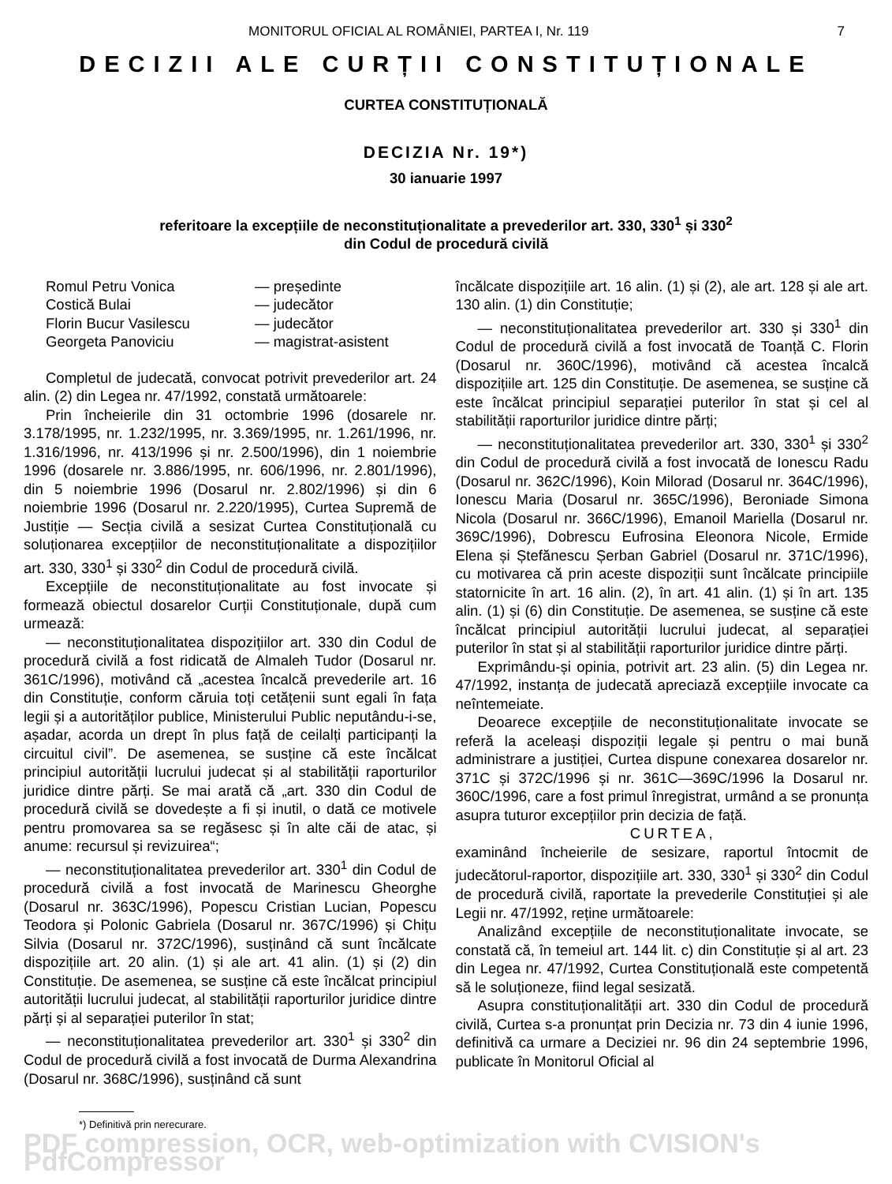MONITORUL OFICIAL AL ROMÂNIEI, PARTEA I, Nr. 119 7
DECIZII ALE CURȚII CONSTITUȚIONALE
CURTEA CONSTITUȚIONALĂ
DECIZIA Nr. 19*)
30 ianuarie 1997
referitoare la excepțiile de neconstituționalitate a prevederilor art. 330, 330<sup>1</sup> și 330<sup>2</sup>
din Codul de procedură civilă
| Romul Petru Vonica | — președinte |
| Costică Bulai | — judecător |
| Florin Bucur Vasilescu | — judecător |
| Georgeta Panoviciu | — magistrat-asistent |
Completul de judecată, convocat potrivit prevederilor art. 24 alin. (2) din Legea nr. 47/1992, constată următoarele:
Prin încheierile din 31 octombrie 1996 (dosarele nr. 3.178/1995, nr. 1.232/1995, nr. 3.369/1995, nr. 1.261/1996, nr. 1.316/1996, nr. 413/1996 și nr. 2.500/1996), din 1 noiembrie 1996 (dosarele nr. 3.886/1995, nr. 606/1996, nr. 2.801/1996), din 5 noiembrie 1996 (Dosarul nr. 2.802/1996) și din 6 noiembrie 1996 (Dosarul nr. 2.220/1995), Curtea Supremă de Justiție — Secția civilă a sesizat Curtea Constituțională cu soluționarea excepțiilor de neconstituționalitate a dispozițiilor art. 330, 330<sup>1</sup> și 330<sup>2</sup> din Codul de procedură civilă.
Excepțiile de neconstituționalitate au fost invocate și formează obiectul dosarelor Curții Constituționale, după cum urmează:
— neconstituționalitatea dispozițiilor art. 330 din Codul de procedură civilă a fost ridicată de Almaleh Tudor (Dosarul nr. 361C/1996), motivând că „acestea încalcă prevederile art. 16 din Constituție, conform căruia toți cetățenii sunt egali în fața legii și a autorităților publice, Ministerului Public neputându-i-se, așadar, acorda un drept în plus față de ceilalți participanți la circuitul civil”. De asemenea, se susține că este încălcat principiul autorității lucrului judecat și al stabilității raporturilor juridice dintre părți. Se mai arată că „art. 330 din Codul de procedură civilă se dovedește a fi și inutil, o dată ce motivele pentru promovarea sa se regăsesc și în alte căi de atac, și anume: recursul și revizuirea“;
— neconstituționalitatea prevederilor art. 330<sup>1</sup> din Codul de procedură civilă a fost invocată de Marinescu Gheorghe (Dosarul nr. 363C/1996), Popescu Cristian Lucian, Popescu Teodora și Polonic Gabriela (Dosarul nr. 367C/1996) și Chițu Silvia (Dosarul nr. 372C/1996), susținând că sunt încălcate dispozițiile art. 20 alin. (1) și ale art. 41 alin. (1) și (2) din Constituție. De asemenea, se susține că este încălcat principiul autorității lucrului judecat, al stabilității raporturilor juridice dintre părți și al separației puterilor în stat;
— neconstituționalitatea prevederilor art. 330<sup>1</sup> și 330<sup>2</sup> din Codul de procedură civilă a fost invocată de Durma Alexandrina (Dosarul nr. 368C/1996), susținând că sunt
încălcate dispozițiile art. 16 alin. (1) și (2), ale art. 128 și ale art. 130 alin. (1) din Constituție;
— neconstituționalitatea prevederilor art. 330 și 330<sup>1</sup> din Codul de procedură civilă a fost invocată de Toanță C. Florin (Dosarul nr. 360C/1996), motivând că acestea încalcă dispozițiile art. 125 din Constituție. De asemenea, se susține că este încălcat principiul separației puterilor în stat și cel al stabilității raporturilor juridice dintre părți;
— neconstituționalitatea prevederilor art. 330, 330<sup>1</sup> și 330<sup>2</sup> din Codul de procedură civilă a fost invocată de Ionescu Radu (Dosarul nr. 362C/1996), Koin Milorad (Dosarul nr. 364C/1996), Ionescu Maria (Dosarul nr. 365C/1996), Beroniade Simona Nicola (Dosarul nr. 366C/1996), Emanoil Mariella (Dosarul nr. 369C/1996), Dobrescu Eufrosina Eleonora Nicole, Ermide Elena și Ștefănescu Șerban Gabriel (Dosarul nr. 371C/1996), cu motivarea că prin aceste dispoziții sunt încălcate principiile statornicite în art. 16 alin. (2), în art. 41 alin. (1) și în art. 135 alin. (1) și (6) din Constituție. De asemenea, se susține că este încălcat principiul autorității lucrului judecat, al separației puterilor în stat și al stabilității raporturilor juridice dintre părți.
Exprimându-și opinia, potrivit art. 23 alin. (5) din Legea nr. 47/1992, instanța de judecată apreciază excepțiile invocate ca neîntemeiate.
Deoarece excepțiile de neconstituționalitate invocate se referă la aceleași dispoziții legale și pentru o mai bună administrare a justiției, Curtea dispune conexarea dosarelor nr. 371C și 372C/1996 și nr. 361C—369C/1996 la Dosarul nr. 360C/1996, care a fost primul înregistrat, urmând a se pronunța asupra tuturor excepțiilor prin decizia de față.
CURTEA,
examinând încheierile de sesizare, raportul întocmit de judecătorul-raportor, dispozițiile art. 330, 330<sup>1</sup> și 330<sup>2</sup> din Codul de procedură civilă, raportate la prevederile Constituției și ale Legii nr. 47/1992, reține următoarele:
Analizând excepțiile de neconstituționalitate invocate, se constată că, în temeiul art. 144 lit. c) din Constituție și al art. 23 din Legea nr. 47/1992, Curtea Constituțională este competentă să le soluționeze, fiind legal sesizată.
Asupra constituționalității art. 330 din Codul de procedură civilă, Curtea s-a pronunțat prin Decizia nr. 73 din 4 iunie 1996, definitivă ca urmare a Deciziei nr. 96 din 24 septembrie 1996, publicate în Monitorul Oficial al
*) Definitivă prin nerecurare.
PDF compression, OCR, web-optimization with CVISION's PdfCompressor